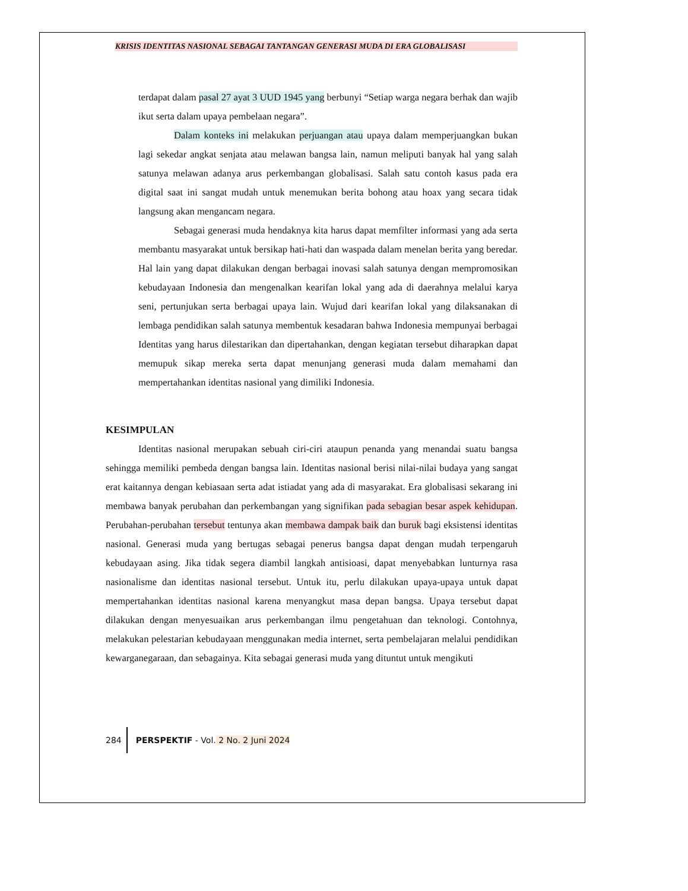KRISIS IDENTITAS NASIONAL SEBAGAI TANTANGAN GENERASI MUDA DI ERA GLOBALISASI
terdapat dalam pasal 27 ayat 3 UUD 1945 yang berbunyi “Setiap warga negara berhak dan wajib ikut serta dalam upaya pembelaan negara”.
Dalam konteks ini melakukan perjuangan atau upaya dalam memperjuangkan bukan lagi sekedar angkat senjata atau melawan bangsa lain, namun meliputi banyak hal yang salah satunya melawan adanya arus perkembangan globalisasi. Salah satu contoh kasus pada era digital saat ini sangat mudah untuk menemukan berita bohong atau hoax yang secara tidak langsung akan mengancam negara.
Sebagai generasi muda hendaknya kita harus dapat memfilter informasi yang ada serta membantu masyarakat untuk bersikap hati-hati dan waspada dalam menelan berita yang beredar. Hal lain yang dapat dilakukan dengan berbagai inovasi salah satunya dengan mempromosikan kebudayaan Indonesia dan mengenalkan kearifan lokal yang ada di daerahnya melalui karya seni, pertunjukan serta berbagai upaya lain. Wujud dari kearifan lokal yang dilaksanakan di lembaga pendidikan salah satunya membentuk kesadaran bahwa Indonesia mempunyai berbagai Identitas yang harus dilestarikan dan dipertahankan, dengan kegiatan tersebut diharapkan dapat memupuk sikap mereka serta dapat menunjang generasi muda dalam memahami dan mempertahankan identitas nasional yang dimiliki Indonesia.
KESIMPULAN
Identitas nasional merupakan sebuah ciri-ciri ataupun penanda yang menandai suatu bangsa sehingga memiliki pembeda dengan bangsa lain. Identitas nasional berisi nilai-nilai budaya yang sangat erat kaitannya dengan kebiasaan serta adat istiadat yang ada di masyarakat. Era globalisasi sekarang ini membawa banyak perubahan dan perkembangan yang signifikan pada sebagian besar aspek kehidupan. Perubahan-perubahan tersebut tentunya akan membawa dampak baik dan buruk bagi eksistensi identitas nasional. Generasi muda yang bertugas sebagai penerus bangsa dapat dengan mudah terpengaruh kebudayaan asing. Jika tidak segera diambil langkah antisioasi, dapat menyebabkan lunturnya rasa nasionalisme dan identitas nasional tersebut. Untuk itu, perlu dilakukan upaya-upaya untuk dapat mempertahankan identitas nasional karena menyangkut masa depan bangsa. Upaya tersebut dapat dilakukan dengan menyesuaikan arus perkembangan ilmu pengetahuan dan teknologi. Contohnya, melakukan pelestarian kebudayaan menggunakan media internet, serta pembelajaran melalui pendidikan kewarganegaraan, dan sebagainya. Kita sebagai generasi muda yang dituntut untuk mengikuti
284 PERSPEKTIF - Vol. 2 No. 2 Juni 2024